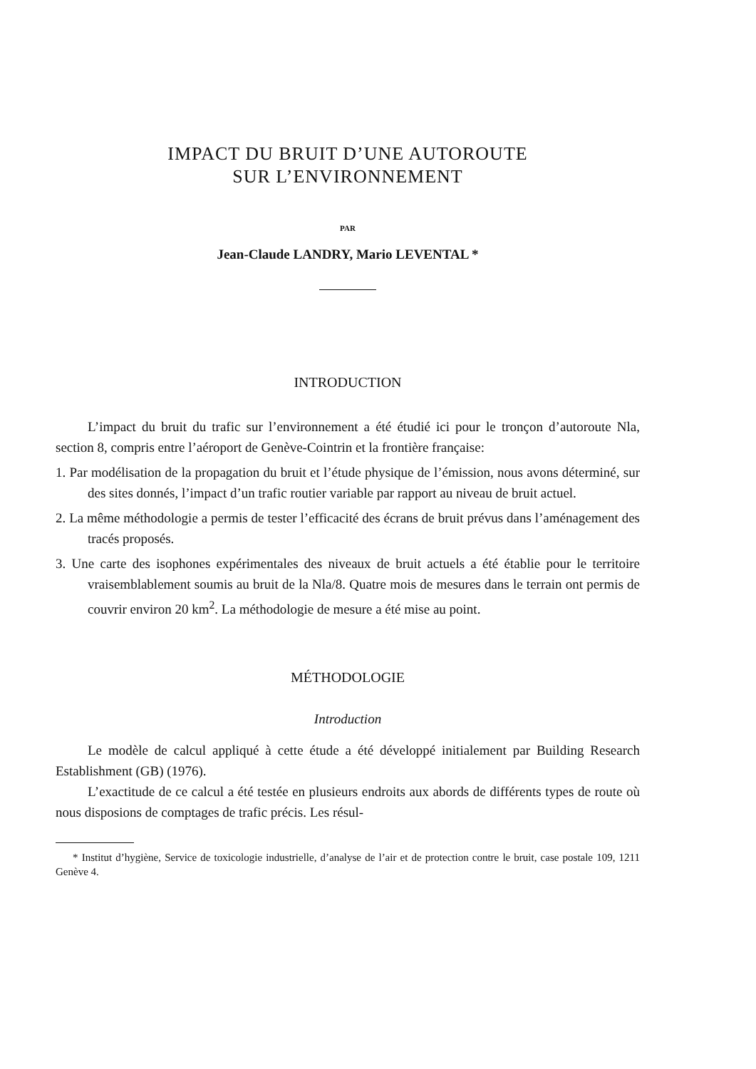IMPACT DU BRUIT D’UNE AUTOROUTE
SUR L’ENVIRONNEMENT
PAR
Jean-Claude LANDRY, Mario LEVENTAL *
INTRODUCTION
L’impact du bruit du trafic sur l’environnement a été étudié ici pour le tronçon d’autoroute Nla, section 8, compris entre l’aéroport de Genève-Cointrin et la frontière française:
1. Par modélisation de la propagation du bruit et l’étude physique de l’émission, nous avons déterminé, sur des sites donnés, l’impact d’un trafic routier variable par rapport au niveau de bruit actuel.
2. La même méthodologie a permis de tester l’efficacité des écrans de bruit prévus dans l’aménagement des tracés proposés.
3. Une carte des isophones expérimentales des niveaux de bruit actuels a été établie pour le territoire vraisemblablement soumis au bruit de la Nla/8. Quatre mois de mesures dans le terrain ont permis de couvrir environ 20 km<sup>2</sup>. La méthodologie de mesure a été mise au point.
MÉTHODOLOGIE
Introduction
Le modèle de calcul appliqué à cette étude a été développé initialement par Building Research Establishment (GB) (1976).
L’exactitude de ce calcul a été testée en plusieurs endroits aux abords de différents types de route où nous disposions de comptages de trafic précis. Les résul-
* Institut d’hygiène, Service de toxicologie industrielle, d’analyse de l’air et de protection contre le bruit, case postale 109, 1211 Genève 4.